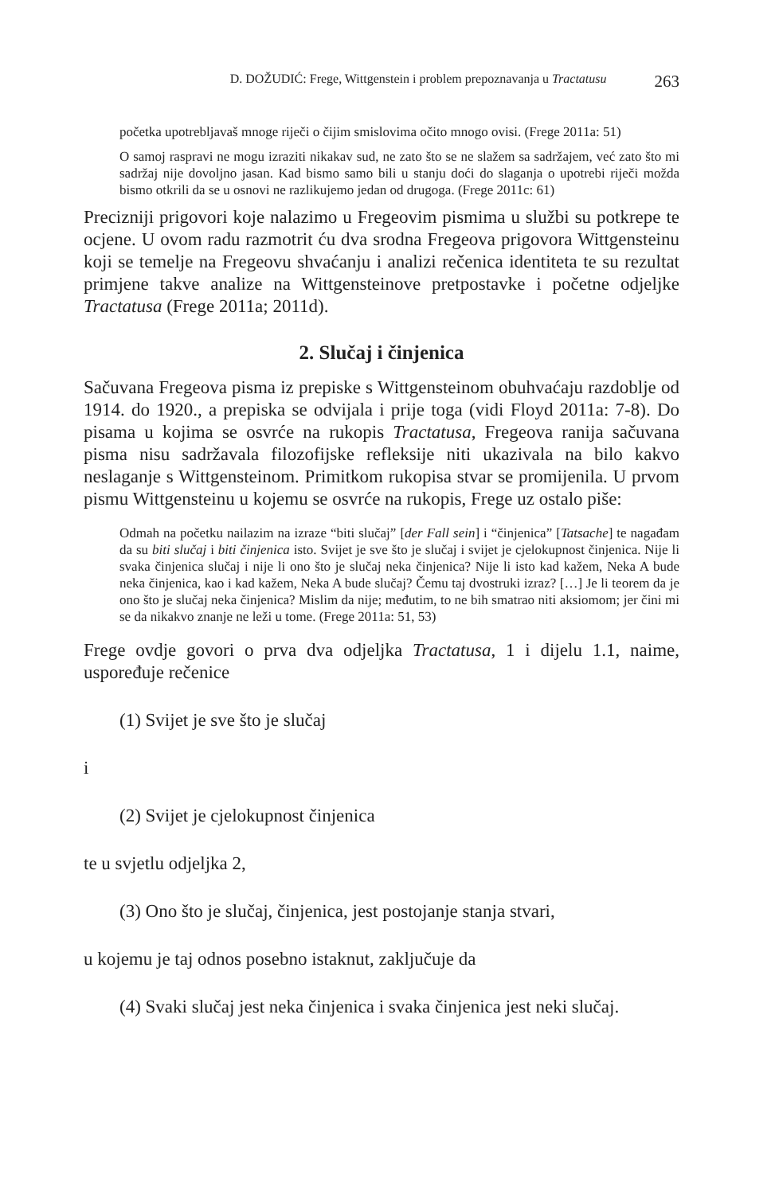D. DOŽUDIĆ: Frege, Wittgenstein i problem prepoznavanja u Tractatusu 263
početka upotrebljavaš mnoge riječi o čijim smislovima očito mnogo ovisi. (Frege 2011a: 51)
O samoj raspravi ne mogu izraziti nikakav sud, ne zato što se ne slažem sa sadržajem, već zato što mi sadržaj nije dovoljno jasan. Kad bismo samo bili u stanju doći do slaganja o upotrebi riječi možda bismo otkrili da se u osnovi ne razlikujemo jedan od drugoga. (Frege 2011c: 61)
Precizniji prigovori koje nalazimo u Fregeovim pismima u službi su potkrepe te ocjene. U ovom radu razmotrit ću dva srodna Fregeova prigovora Wittgensteinu koji se temelje na Fregeovu shvaćanju i analizi rečenica identiteta te su rezultat primjene takve analize na Wittgensteinove pretpostavke i početne odjeljke Tractatusa (Frege 2011a; 2011d).
2. Slučaj i činjenica
Sačuvana Fregeova pisma iz prepiske s Wittgensteinom obuhvaćaju razdoblje od 1914. do 1920., a prepiska se odvijala i prije toga (vidi Floyd 2011a: 7-8). Do pisama u kojima se osvrće na rukopis Tractatusa, Fregeova ranija sačuvana pisma nisu sadržavala filozofijske refleksije niti ukazivala na bilo kakvo neslaganje s Wittgensteinom. Primitkom rukopisa stvar se promijenila. U prvom pismu Wittgensteinu u kojemu se osvrće na rukopis, Frege uz ostalo piše:
Odmah na početku nailazim na izraze “biti slučaj” [der Fall sein] i “činjenica” [Tatsache] te nagađam da su biti slučaj i biti činjenica isto. Svijet je sve što je slučaj i svijet je cjelokupnost činjenica. Nije li svaka činjenica slučaj i nije li ono što je slučaj neka činjenica? Nije li isto kad kažem, Neka A bude neka činjenica, kao i kad kažem, Neka A bude slučaj? Čemu taj dvostruki izraz? […] Je li teorem da je ono što je slučaj neka činjenica? Mislim da nije; međutim, to ne bih smatrao niti aksiomom; jer čini mi se da nikakvo znanje ne leži u tome. (Frege 2011a: 51, 53)
Frege ovdje govori o prva dva odjeljka Tractatusa, 1 i dijelu 1.1, naime, uspoređuje rečenice
(1) Svijet je sve što je slučaj
i
(2) Svijet je cjelokupnost činjenica
te u svjetlu odjeljka 2,
(3) Ono što je slučaj, činjenica, jest postojanje stanja stvari,
u kojemu je taj odnos posebno istaknut, zaključuje da
(4) Svaki slučaj jest neka činjenica i svaka činjenica jest neki slučaj.